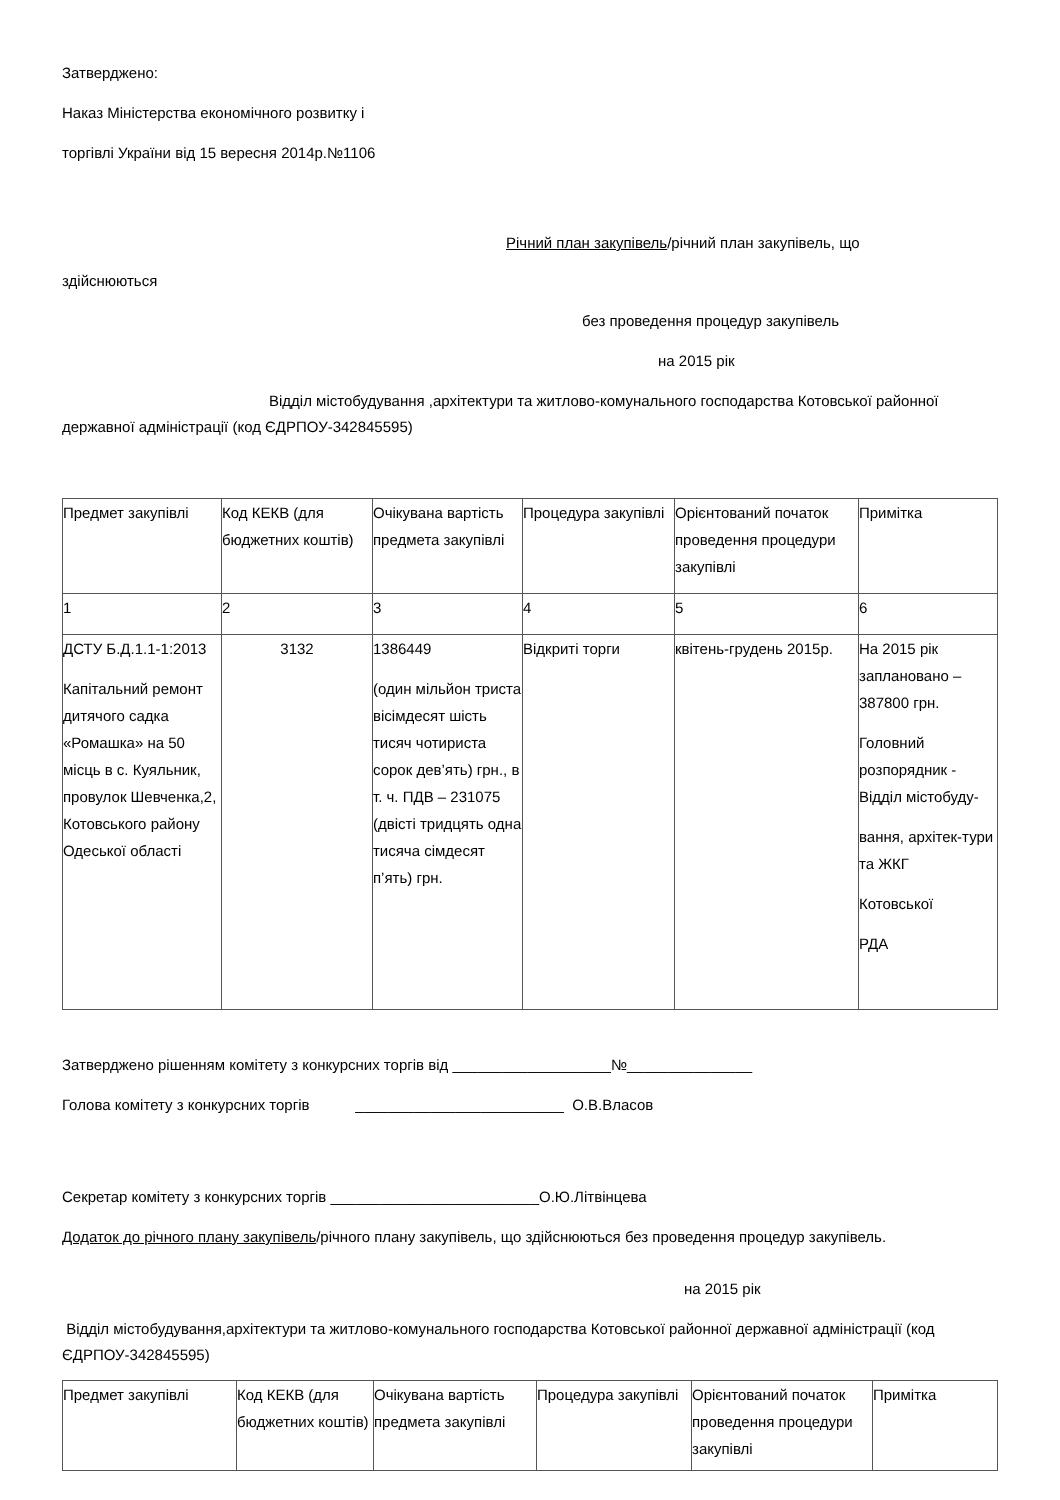Затверджено:
Наказ Міністерства економічного розвитку і
торгівлі України від 15 вересня 2014р.№1106
Річний план закупівель/річний план закупівель, що
здійснюються
без проведення процедур закупівель
на 2015 рік
Відділ містобудування ,архітектури та житлово-комунального господарства Котовської районної державної адміністрації (код ЄДРПОУ-342845595)
| Предмет закупівлі | Код КЕКВ (для бюджетних коштів) | Очікувана вартість предмета закупівлі | Процедура закупівлі | Орієнтований початок проведення процедури закупівлі | Примітка |
| 1 | 2 | 3 | 4 | 5 | 6 |
| ДСТУ Б.Д.1.1-1:2013 Капітальний ремонт дитячого садка «Ромашка» на 50 місць в с. Куяльник, провулок Шевченка,2, Котовського району Одеської області | 3132 | 1386449 (один мільйон триста вісімдесят шість тисяч чотириста сорок дев’ять) грн., в т. ч. ПДВ – 231075 (двісті тридцять одна тисяча сімдесят п’ять) грн. | Відкриті торги | квітень-грудень 2015р. | На 2015 рік заплановано – 387800 грн. Головний розпорядник - Відділ містобуду- вання, архітек-тури та ЖКГ Котовської РДА |
Затверджено рішенням комітету з конкурсних торгів від ___________________№_______________
Голова комітету з конкурсних торгів _________________________ О.В.Власов
Секретар комітету з конкурсних торгів _________________________О.Ю.Літвінцева
Додаток до річного плану закупівель/річного плану закупівель, що здійснюються без проведення процедур закупівель.
на 2015 рік
Відділ містобудування,архітектури та житлово-комунального господарства Котовської районної державної адміністрації (код ЄДРПОУ-342845595)
| Предмет закупівлі | Код КЕКВ (для бюджетних коштів) | Очікувана вартість предмета закупівлі | Процедура закупівлі | Орієнтований початок проведення процедури закупівлі | Примітка |